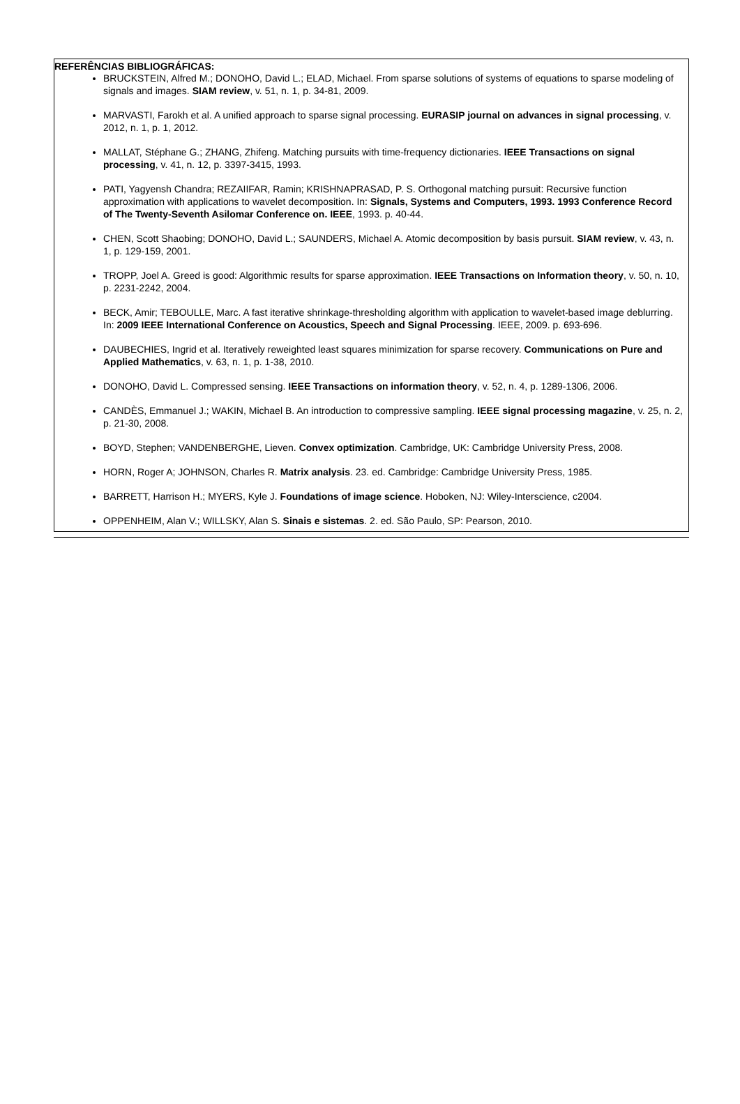REFERÊNCIAS BIBLIOGRÁFICAS:
BRUCKSTEIN, Alfred M.; DONOHO, David L.; ELAD, Michael. From sparse solutions of systems of equations to sparse modeling of signals and images. SIAM review, v. 51, n. 1, p. 34-81, 2009.
MARVASTI, Farokh et al. A unified approach to sparse signal processing. EURASIP journal on advances in signal processing, v. 2012, n. 1, p. 1, 2012.
MALLAT, Stéphane G.; ZHANG, Zhifeng. Matching pursuits with time-frequency dictionaries. IEEE Transactions on signal processing, v. 41, n. 12, p. 3397-3415, 1993.
PATI, Yagyensh Chandra; REZAIIFAR, Ramin; KRISHNAPRASAD, P. S. Orthogonal matching pursuit: Recursive function approximation with applications to wavelet decomposition. In: Signals, Systems and Computers, 1993. 1993 Conference Record of The Twenty-Seventh Asilomar Conference on. IEEE, 1993. p. 40-44.
CHEN, Scott Shaobing; DONOHO, David L.; SAUNDERS, Michael A. Atomic decomposition by basis pursuit. SIAM review, v. 43, n. 1, p. 129-159, 2001.
TROPP, Joel A. Greed is good: Algorithmic results for sparse approximation. IEEE Transactions on Information theory, v. 50, n. 10, p. 2231-2242, 2004.
BECK, Amir; TEBOULLE, Marc. A fast iterative shrinkage-thresholding algorithm with application to wavelet-based image deblurring. In: 2009 IEEE International Conference on Acoustics, Speech and Signal Processing. IEEE, 2009. p. 693-696.
DAUBECHIES, Ingrid et al. Iteratively reweighted least squares minimization for sparse recovery. Communications on Pure and Applied Mathematics, v. 63, n. 1, p. 1-38, 2010.
DONOHO, David L. Compressed sensing. IEEE Transactions on information theory, v. 52, n. 4, p. 1289-1306, 2006.
CANDÈS, Emmanuel J.; WAKIN, Michael B. An introduction to compressive sampling. IEEE signal processing magazine, v. 25, n. 2, p. 21-30, 2008.
BOYD, Stephen; VANDENBERGHE, Lieven. Convex optimization. Cambridge, UK: Cambridge University Press, 2008.
HORN, Roger A; JOHNSON, Charles R. Matrix analysis. 23. ed. Cambridge: Cambridge University Press, 1985.
BARRETT, Harrison H.; MYERS, Kyle J. Foundations of image science. Hoboken, NJ: Wiley-Interscience, c2004.
OPPENHEIM, Alan V.; WILLSKY, Alan S. Sinais e sistemas. 2. ed. São Paulo, SP: Pearson, 2010.